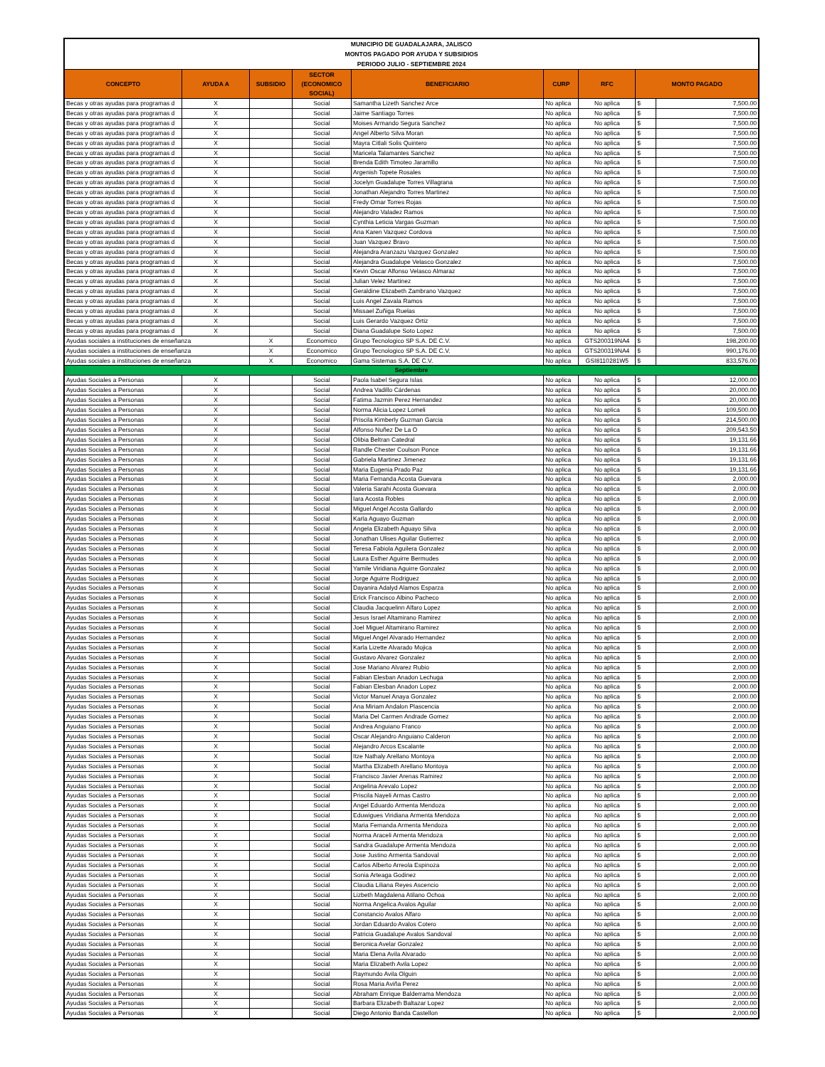| MUNICIPIO DE GUADALAJARA, JALISCO | | | | | | | | |
| --- | --- | --- | --- | --- | --- | --- | --- | --- |
| MONTOS PAGADO POR AYUDA Y SUBSIDIOS | | | | | | | | |
| PERIODO JULIO - SEPTIEMBRE 2024 | | | | | | | | |
| CONCEPTO | AYUDA A | SUBSIDIO | SECTOR (ECONOMICO SOCIAL) | BENEFICIARIO | CURP | RFC | MONTO PAGADO | |
| Becas y otras ayudas para programas d | X | | Social | Samantha Lizeth Sanchez Arce | No aplica | No aplica | $ | 7,500.00 |
| Becas y otras ayudas para programas d | X | | Social | Jaime Santiago Torres | No aplica | No aplica | $ | 7,500.00 |
| Becas y otras ayudas para programas d | X | | Social | Moises Armando Segura Sanchez | No aplica | No aplica | $ | 7,500.00 |
| Becas y otras ayudas para programas d | X | | Social | Angel Alberto Silva Moran | No aplica | No aplica | $ | 7,500.00 |
| Becas y otras ayudas para programas d | X | | Social | Mayra Citlali Solis Quintero | No aplica | No aplica | $ | 7,500.00 |
| Becas y otras ayudas para programas d | X | | Social | Maricela Talamantes Sanchez | No aplica | No aplica | $ | 7,500.00 |
| Becas y otras ayudas para programas d | X | | Social | Brenda Edith Timoteo Jaramillo | No aplica | No aplica | $ | 7,500.00 |
| Becas y otras ayudas para programas d | X | | Social | Argenish Topete Rosales | No aplica | No aplica | $ | 7,500.00 |
| Becas y otras ayudas para programas d | X | | Social | Jocelyn Guadalupe Torres Villagrana | No aplica | No aplica | $ | 7,500.00 |
| Becas y otras ayudas para programas d | X | | Social | Jonathan Alejandro Torres Martinez | No aplica | No aplica | $ | 7,500.00 |
| Becas y otras ayudas para programas d | X | | Social | Fredy Omar Torres Rojas | No aplica | No aplica | $ | 7,500.00 |
| Becas y otras ayudas para programas d | X | | Social | Alejandro Valadez Ramos | No aplica | No aplica | $ | 7,500.00 |
| Becas y otras ayudas para programas d | X | | Social | Cynthia Leticia Vargas Guzman | No aplica | No aplica | $ | 7,500.00 |
| Becas y otras ayudas para programas d | X | | Social | Ana Karen Vazquez Cordova | No aplica | No aplica | $ | 7,500.00 |
| Becas y otras ayudas para programas d | X | | Social | Juan Vazquez Bravo | No aplica | No aplica | $ | 7,500.00 |
| Becas y otras ayudas para programas d | X | | Social | Alejandra Aranzazu Vazquez Gonzalez | No aplica | No aplica | $ | 7,500.00 |
| Becas y otras ayudas para programas d | X | | Social | Alejandra Guadalupe Velasco Gonzalez | No aplica | No aplica | $ | 7,500.00 |
| Becas y otras ayudas para programas d | X | | Social | Kevin Oscar Alfonso Velasco Almaraz | No aplica | No aplica | $ | 7,500.00 |
| Becas y otras ayudas para programas d | X | | Social | Julian Velez Martinez | No aplica | No aplica | $ | 7,500.00 |
| Becas y otras ayudas para programas d | X | | Social | Geraldine Elizabeth Zambrano Vazquez | No aplica | No aplica | $ | 7,500.00 |
| Becas y otras ayudas para programas d | X | | Social | Luis Angel Zavala Ramos | No aplica | No aplica | $ | 7,500.00 |
| Becas y otras ayudas para programas d | X | | Social | Missael Zuñiga Ruelas | No aplica | No aplica | $ | 7,500.00 |
| Becas y otras ayudas para programas d | X | | Social | Luis Gerardo Vazquez Ortiz | No aplica | No aplica | $ | 7,500.00 |
| Becas y otras ayudas para programas d | X | | Social | Diana Guadalupe Soto Lopez | No aplica | No aplica | $ | 7,500.00 |
| Ayudas sociales a instituciones de enseñanza | | X | Economico | Grupo Tecnologico SP S.A. DE C.V. | No aplica | GTS200319NA4 | $ | 198,200.00 |
| Ayudas sociales a instituciones de enseñanza | | X | Economico | Grupo Tecnologico SP S.A. DE C.V. | No aplica | GTS200319NA4 | $ | 990,176.00 |
| Ayudas sociales a instituciones de enseñanza | | X | Economico | Gama Sistemas S.A. DE C.V. | No aplica | GSI8110281W5 | $ | 833,576.00 |
| Septiembre | | | | | | | | |
| Ayudas Sociales a Personas | X | | Social | Paola Isabel Segura Islas | No aplica | No aplica | $ | 12,000.00 |
| Ayudas Sociales a Personas | X | | Social | Andrea Vadillo Cárdenas | No aplica | No aplica | $ | 20,000.00 |
| Ayudas Sociales a Personas | X | | Social | Fatima Jazmin Perez Hernandez | No aplica | No aplica | $ | 20,000.00 |
| Ayudas Sociales a Personas | X | | Social | Norma Alicia Lopez Lomeli | No aplica | No aplica | $ | 109,500.00 |
| Ayudas Sociales a Personas | X | | Social | Priscila Kimberly Guzman Garcia | No aplica | No aplica | $ | 214,500.00 |
| Ayudas Sociales a Personas | X | | Social | Alfonso Nuñez De La O | No aplica | No aplica | $ | 209,543.50 |
| Ayudas Sociales a Personas | X | | Social | Olibia Beltran Catedral | No aplica | No aplica | $ | 19,131.66 |
| Ayudas Sociales a Personas | X | | Social | Randle Chester Coulson Ponce | No aplica | No aplica | $ | 19,131.66 |
| Ayudas Sociales a Personas | X | | Social | Gabriela Martinez Jimenez | No aplica | No aplica | $ | 19,131.66 |
| Ayudas Sociales a Personas | X | | Social | Maria Eugenia Prado Paz | No aplica | No aplica | $ | 19,131.66 |
| Ayudas Sociales a Personas | X | | Social | Maria Fernanda Acosta Guevara | No aplica | No aplica | $ | 2,000.00 |
| Ayudas Sociales a Personas | X | | Social | Valeria Sarahi Acosta Guevara | No aplica | No aplica | $ | 2,000.00 |
| Ayudas Sociales a Personas | X | | Social | Iara Acosta Robles | No aplica | No aplica | $ | 2,000.00 |
| Ayudas Sociales a Personas | X | | Social | Miguel Angel Acosta Gallardo | No aplica | No aplica | $ | 2,000.00 |
| Ayudas Sociales a Personas | X | | Social | Karla Aguayo Guzman | No aplica | No aplica | $ | 2,000.00 |
| Ayudas Sociales a Personas | X | | Social | Angela Elizabeth Aguayo Silva | No aplica | No aplica | $ | 2,000.00 |
| Ayudas Sociales a Personas | X | | Social | Jonathan Ulises Aguilar Gutierrez | No aplica | No aplica | $ | 2,000.00 |
| Ayudas Sociales a Personas | X | | Social | Teresa Fabiola Aguilera Gonzalez | No aplica | No aplica | $ | 2,000.00 |
| Ayudas Sociales a Personas | X | | Social | Laura Esther Aguirre Bermudes | No aplica | No aplica | $ | 2,000.00 |
| Ayudas Sociales a Personas | X | | Social | Yamile Viridiana Aguirre Gonzalez | No aplica | No aplica | $ | 2,000.00 |
| Ayudas Sociales a Personas | X | | Social | Jorge Aguirre Rodriguez | No aplica | No aplica | $ | 2,000.00 |
| Ayudas Sociales a Personas | X | | Social | Dayanira Adalyd Alamos Esparza | No aplica | No aplica | $ | 2,000.00 |
| Ayudas Sociales a Personas | X | | Social | Erick Francisco Albino Pacheco | No aplica | No aplica | $ | 2,000.00 |
| Ayudas Sociales a Personas | X | | Social | Claudia Jacquelinn Alfaro Lopez | No aplica | No aplica | $ | 2,000.00 |
| Ayudas Sociales a Personas | X | | Social | Jesus Israel Altamirano Ramirez | No aplica | No aplica | $ | 2,000.00 |
| Ayudas Sociales a Personas | X | | Social | Joel Miguel Altamirano Ramirez | No aplica | No aplica | $ | 2,000.00 |
| Ayudas Sociales a Personas | X | | Social | Miguel Angel Alvarado Hernandez | No aplica | No aplica | $ | 2,000.00 |
| Ayudas Sociales a Personas | X | | Social | Karla Lizette Alvarado Mojica | No aplica | No aplica | $ | 2,000.00 |
| Ayudas Sociales a Personas | X | | Social | Gustavo Alvarez Gonzalez | No aplica | No aplica | $ | 2,000.00 |
| Ayudas Sociales a Personas | X | | Social | Jose Mariano Alvarez Rubio | No aplica | No aplica | $ | 2,000.00 |
| Ayudas Sociales a Personas | X | | Social | Fabian Elesban Anadon Lechuga | No aplica | No aplica | $ | 2,000.00 |
| Ayudas Sociales a Personas | X | | Social | Fabian Elesban Anadon Lopez | No aplica | No aplica | $ | 2,000.00 |
| Ayudas Sociales a Personas | X | | Social | Victor Manuel Anaya Gonzalez | No aplica | No aplica | $ | 2,000.00 |
| Ayudas Sociales a Personas | X | | Social | Ana Miriam Andalon Plascencia | No aplica | No aplica | $ | 2,000.00 |
| Ayudas Sociales a Personas | X | | Social | Maria Del Carmen Andrade Gomez | No aplica | No aplica | $ | 2,000.00 |
| Ayudas Sociales a Personas | X | | Social | Andrea Anguiano Franco | No aplica | No aplica | $ | 2,000.00 |
| Ayudas Sociales a Personas | X | | Social | Oscar Alejandro Anguiano Calderon | No aplica | No aplica | $ | 2,000.00 |
| Ayudas Sociales a Personas | X | | Social | Alejandro Arcos Escalante | No aplica | No aplica | $ | 2,000.00 |
| Ayudas Sociales a Personas | X | | Social | Itze Nathaly Arellano Montoya | No aplica | No aplica | $ | 2,000.00 |
| Ayudas Sociales a Personas | X | | Social | Martha Elizabeth Arellano Montoya | No aplica | No aplica | $ | 2,000.00 |
| Ayudas Sociales a Personas | X | | Social | Francisco Javier Arenas Ramirez | No aplica | No aplica | $ | 2,000.00 |
| Ayudas Sociales a Personas | X | | Social | Angelina Arevalo Lopez | No aplica | No aplica | $ | 2,000.00 |
| Ayudas Sociales a Personas | X | | Social | Priscila Nayeli Armas Castro | No aplica | No aplica | $ | 2,000.00 |
| Ayudas Sociales a Personas | X | | Social | Angel Eduardo Armenta Mendoza | No aplica | No aplica | $ | 2,000.00 |
| Ayudas Sociales a Personas | X | | Social | Eduwigues Viridiana Armenta Mendoza | No aplica | No aplica | $ | 2,000.00 |
| Ayudas Sociales a Personas | X | | Social | Maria Fernanda Armenta Mendoza | No aplica | No aplica | $ | 2,000.00 |
| Ayudas Sociales a Personas | X | | Social | Norma Araceli Armenta Mendoza | No aplica | No aplica | $ | 2,000.00 |
| Ayudas Sociales a Personas | X | | Social | Sandra Guadalupe Armenta Mendoza | No aplica | No aplica | $ | 2,000.00 |
| Ayudas Sociales a Personas | X | | Social | Jose Justino Armenta Sandoval | No aplica | No aplica | $ | 2,000.00 |
| Ayudas Sociales a Personas | X | | Social | Carlos Alberto Arreola Espinoza | No aplica | No aplica | $ | 2,000.00 |
| Ayudas Sociales a Personas | X | | Social | Sonia Arteaga Godinez | No aplica | No aplica | $ | 2,000.00 |
| Ayudas Sociales a Personas | X | | Social | Claudia Liliana Reyes Ascencio | No aplica | No aplica | $ | 2,000.00 |
| Ayudas Sociales a Personas | X | | Social | Lizbeth Magdalena Atilano Ochoa | No aplica | No aplica | $ | 2,000.00 |
| Ayudas Sociales a Personas | X | | Social | Norma Angelica Avalos Aguilar | No aplica | No aplica | $ | 2,000.00 |
| Ayudas Sociales a Personas | X | | Social | Constancio Avalos Alfaro | No aplica | No aplica | $ | 2,000.00 |
| Ayudas Sociales a Personas | X | | Social | Jordan Eduardo Avalos Cotero | No aplica | No aplica | $ | 2,000.00 |
| Ayudas Sociales a Personas | X | | Social | Patricia Guadalupe Avalos Sandoval | No aplica | No aplica | $ | 2,000.00 |
| Ayudas Sociales a Personas | X | | Social | Beronica Avelar Gonzalez | No aplica | No aplica | $ | 2,000.00 |
| Ayudas Sociales a Personas | X | | Social | Maria Elena Avila Alvarado | No aplica | No aplica | $ | 2,000.00 |
| Ayudas Sociales a Personas | X | | Social | Maria Elizabeth Avila Lopez | No aplica | No aplica | $ | 2,000.00 |
| Ayudas Sociales a Personas | X | | Social | Raymundo Avila Olguin | No aplica | No aplica | $ | 2,000.00 |
| Ayudas Sociales a Personas | X | | Social | Rosa Maria Aviña Perez | No aplica | No aplica | $ | 2,000.00 |
| Ayudas Sociales a Personas | X | | Social | Abraham Enrique Balderrama Mendoza | No aplica | No aplica | $ | 2,000.00 |
| Ayudas Sociales a Personas | X | | Social | Barbara Elizabeth Baltazar Lopez | No aplica | No aplica | $ | 2,000.00 |
| Ayudas Sociales a Personas | X | | Social | Diego Antonio Banda Castellon | No aplica | No aplica | $ | 2,000.00 |